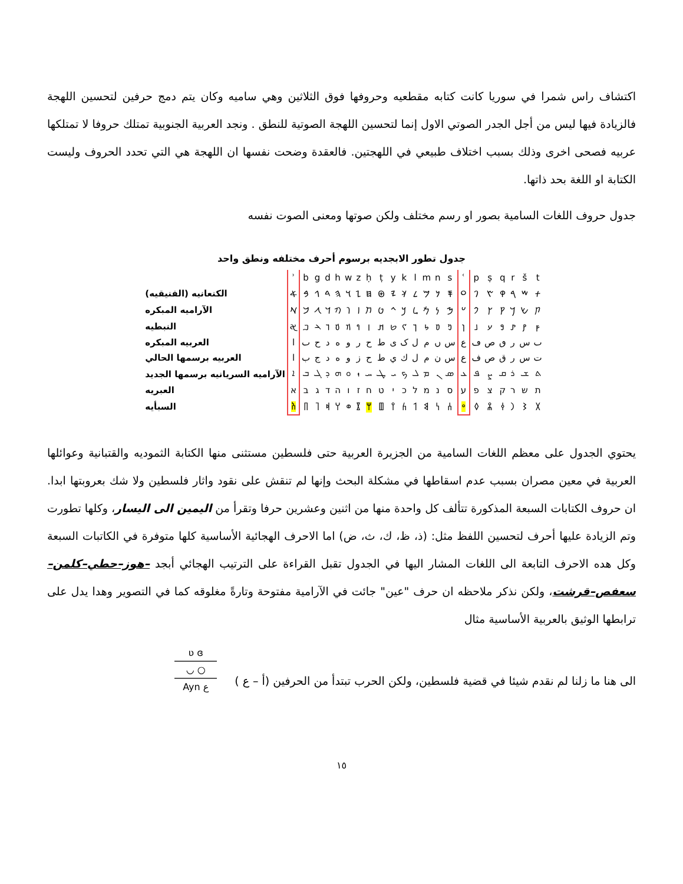اكتشاف راس شمرا في سوريا كانت كتابه مقطعيه وحروفها فوق الثلاثين وهي ساميه وكان يتم دمج حرفين لتحسين اللهجة فالزيادة فيها ليس من أجل الجدر الصوتي الاول إنما لتحسين اللهجة الصوتية للنطق . ونجد العربية الجنوبية تمتلك حروفا لا تمتلكها عربيه فصحى اخرى وذلك بسبب اختلاف طبيعي في اللهجتين. فالعقدة وضحت نفسها ان اللهجة هي التي تحدد الحروف وليست الكتابة او اللغة بحد ذاتها.
جدول حروف اللغات السامية بصور او رسم مختلف ولكن صوتها ومعنى الصوت نفسه
جدول تطور الابجديه برسوم أحرف مختلفه ونطق واحد
| | ʾ | b | g | d | h | w | z | ḥ | ṭ | y | k | l | m | n | s | ʿ | p | ṣ | q | r | š | t |
| الكنعانيه (الفنيقيه) | 𐤀 | 𐤁 | 𐤂 | 𐤃 | 𐤄 | 𐤅 | 𐤆 | 𐤇 | 𐤈 | 𐤉 | 𐤊 | 𐤋 | 𐤌 | 𐤍 | 𐤎 | 𐤏 | 𐤐 | 𐤑 | 𐤒 | 𐤓 | 𐤔 | 𐤕 |
| الآراميه المبكره | 𐡀 | 𐡁 | 𐡂 | 𐡃 | 𐡄 | 𐡅 | 𐡆 | 𐡇 | 𐡈 | 𐡉 | 𐡊 | 𐡋 | 𐡌 | 𐡍 | 𐡎 | 𐡏 | 𐡐 | 𐡑 | 𐡒 | 𐡓 | 𐡔 | 𐡕 |
| النبطيه | 𐢀 | 𐢂 | 𐢄 | 𐢅 | 𐢆 | 𐢇 | 𐢈 | 𐢉 | 𐢊 | 𐢋 | 𐢌 | 𐢎 | 𐢐 | 𐢒 | 𐢓 | 𐢔 | 𐢕 | 𐢗 | 𐢘 | 𐢙 | 𐢚 | 𐢜 |
| العربيه المبكره | ا | ٮ | ح | د | ه | و | ر | ح | ط | ى | ک | ل | م | ں | س | ع | ڡ | ص | ٯ | ر | س | ٮ |
| العربيه برسمها الحالي | ا | ب | ج | د | ه | و | ز | ح | ط | ي | ك | ل | م | ن | س | ع | ف | ص | ق | ر | س | ت |
| الآراميه السريانيه برسمها الجديد | ܐ | ܒ | ܓ | ܕ | ܗ | ܘ | ܙ | ܚ | ܛ | ܝ | ܟ | ܠ | ܡ | ܢ | ܣ | ܥ | ܦ | ܨ | ܩ | ܪ | ܫ | ܬ |
| العبريه | א | ב | ג | ד | ה | ו | ז | ח | ט | י | כ | ל | מ | נ | ס | ע | פ | צ | ק | ר | ש | ת |
| السبأيه | 𐩱 | 𐩨 | 𐩴 | 𐩵 | 𐩠 | 𐩥 | 𐩸 | 𐩢 | 𐩷 | 𐩺 | 𐩫 | 𐩡 | 𐩣 | 𐩬 | 𐩪 | 𐩲 | 𐩰 | 𐩮 | 𐩤 | 𐩧 | 𐩦 | 𐩩 |
يحتوي الجدول على معظم اللغات السامية من الجزيرة العربية حتى فلسطين مستثنى منها الكتابة الثموديه والقتبانية وعوائلها العربية في معين مصران بسبب عدم اسقاطها في مشكلة البحث وإنها لم تنقش على نقود واثار فلسطين ولا شك بعروبتها ابدا. ان حروف الكتابات السبعة المذكورة تتألف كل واحدة منها من اثنين وعشرين حرفا وتقرأ من اليمين الى اليسار، وكلها تطورت وتم الزيادة عليها أحرف لتحسين اللفظ مثل: (ذ، ظ، ك، ث، ض) اما الاحرف الهجائية الأساسية كلها متوفرة في الكاتبات السبعة وكل هده الاحرف التابعة الى اللغات المشار اليها في الجدول تقبل القراءة على الترتيب الهجائي أبجد –هوز–حطي–كلمن–سعفص–قرشت، ولكن نذكر ملاحظه ان حرف "عين" جائت في الآرامية مفتوحة وتارةً مغلوقه كما في التصوير وهدا يدل على ترابطها الوثيق بالعربية الأساسية مثال
الى هنا ما زلنا لم نقدم شيئا في قضية فلسطين، ولكن الحرب تبتدأ من الحرفين (أ – ع )
ʋ ɞ
◡ ○
Ayn ع
١٥